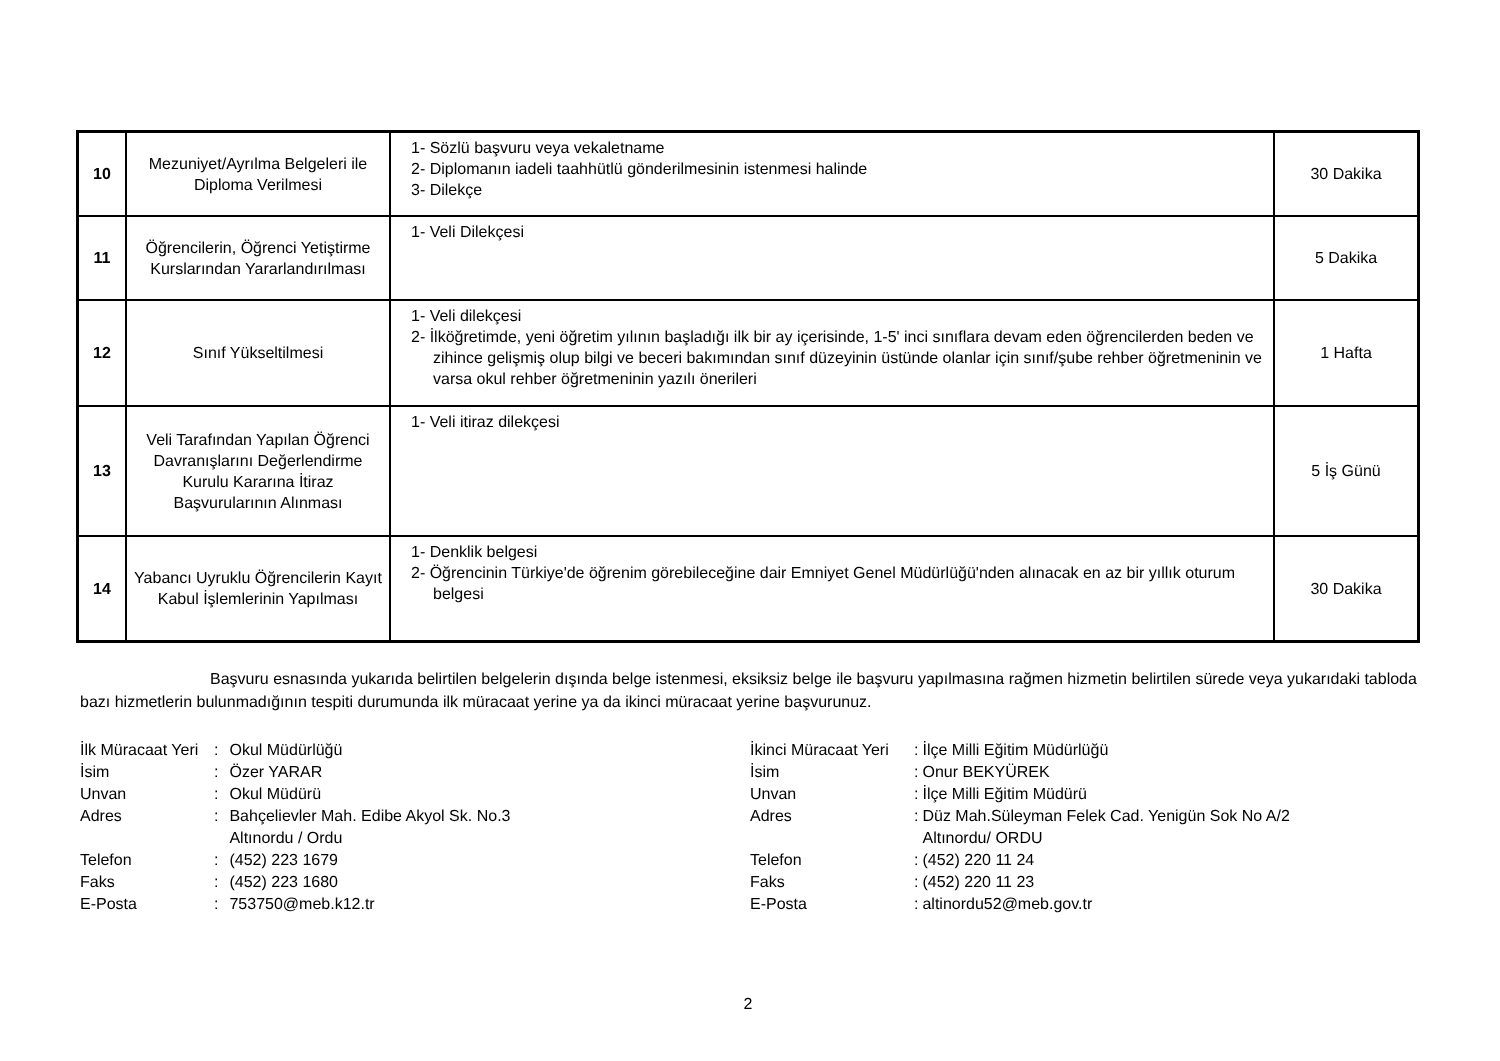| 10 | Mezuniyet/Ayrılma Belgeleri ile Diploma Verilmesi | 1- Sözlü başvuru veya vekaletname 2- Diplomanın iadeli taahhütlü gönderilmesinin istenmesi halinde 3- Dilekçe | 30 Dakika |
| 11 | Öğrencilerin, Öğrenci Yetiştirme Kurslarından Yararlandırılması | 1- Veli Dilekçesi | 5 Dakika |
| 12 | Sınıf Yükseltilmesi | 1- Veli dilekçesi 2- İlköğretimde, yeni öğretim yılının başladığı ilk bir ay içerisinde, 1-5' inci sınıflara devam eden öğrencilerden beden ve zihince gelişmiş olup bilgi ve beceri bakımından sınıf düzeyinin üstünde olanlar için sınıf/şube rehber öğretmeninin ve varsa okul rehber öğretmeninin yazılı önerileri | 1 Hafta |
| 13 | Veli Tarafından Yapılan Öğrenci Davranışlarını Değerlendirme Kurulu Kararına İtiraz Başvurularının Alınması | 1- Veli itiraz dilekçesi | 5 İş Günü |
| 14 | Yabancı Uyruklu Öğrencilerin Kayıt Kabul İşlemlerinin Yapılması | 1- Denklik belgesi 2- Öğrencinin Türkiye'de öğrenim görebileceğine dair Emniyet Genel Müdürlüğü'nden alınacak en az bir yıllık oturum belgesi | 30 Dakika |
Başvuru esnasında yukarıda belirtilen belgelerin dışında belge istenmesi, eksiksiz belge ile başvuru yapılmasına rağmen hizmetin belirtilen sürede veya yukarıdaki tabloda bazı hizmetlerin bulunmadığının tespiti durumunda ilk müracaat yerine ya da ikinci müracaat yerine başvurunuz.
| İlk Müracaat Yeri | : | Okul Müdürlüğü |
| İsim | : | Özer YARAR |
| Unvan | : | Okul Müdürü |
| Adres | : | Bahçelievler Mah. Edibe Akyol Sk. No.3 Altınordu / Ordu |
| Telefon | : | (452) 223 1679 |
| Faks | : | (452) 223 1680 |
| E-Posta | : | 753750@meb.k12.tr |
| İkinci Müracaat Yeri | : | İlçe Milli Eğitim Müdürlüğü |
| İsim | : | Onur BEKYÜREK |
| Unvan | : | İlçe Milli Eğitim Müdürü |
| Adres | : | Düz Mah.Süleyman Felek Cad. Yenigün Sok No A/2 Altınordu/ ORDU |
| Telefon | : | (452) 220 11 24 |
| Faks | : | (452) 220 11 23 |
| E-Posta | : | altinordu52@meb.gov.tr |
2